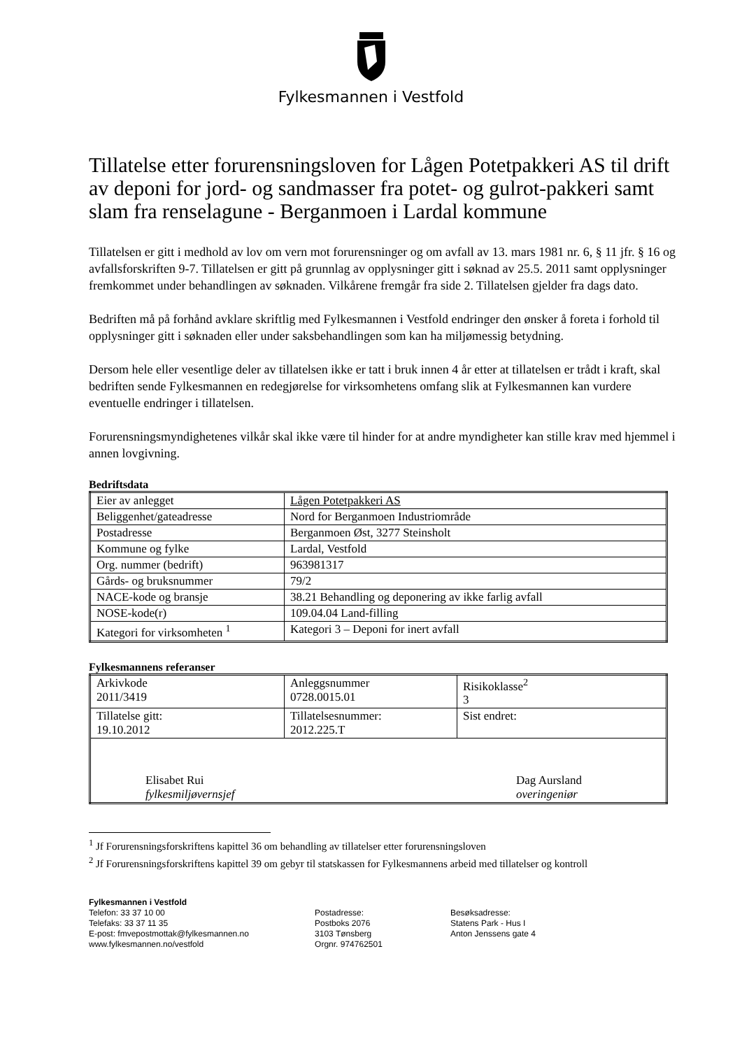Fylkesmannen i Vestfold
Tillatelse etter forurensningsloven for Lågen Potetpakkeri AS til drift av deponi for jord- og sandmasser fra potet- og gulrot-pakkeri samt slam fra renselagune - Berganmoen i Lardal kommune
Tillatelsen er gitt i medhold av lov om vern mot forurensninger og om avfall av 13. mars 1981 nr. 6, § 11 jfr. § 16 og avfallsforskriften 9-7. Tillatelsen er gitt på grunnlag av opplysninger gitt i søknad av 25.5. 2011 samt opplysninger fremkommet under behandlingen av søknaden. Vilkårene fremgår fra side 2. Tillatelsen gjelder fra dags dato.
Bedriften må på forhånd avklare skriftlig med Fylkesmannen i Vestfold endringer den ønsker å foreta i forhold til opplysninger gitt i søknaden eller under saksbehandlingen som kan ha miljømessig betydning.
Dersom hele eller vesentlige deler av tillatelsen ikke er tatt i bruk innen 4 år etter at tillatelsen er trådt i kraft, skal bedriften sende Fylkesmannen en redegjørelse for virksomhetens omfang slik at Fylkesmannen kan vurdere eventuelle endringer i tillatelsen.
Forurensningsmyndighetenes vilkår skal ikke være til hinder for at andre myndigheter kan stille krav med hjemmel i annen lovgivning.
Bedriftsdata
| Eier av anlegget | Lågen Potetpakkeri AS |
| Beliggenhet/gateadresse | Nord for Berganmoen Industriområde |
| Postadresse | Berganmoen Øst, 3277 Steinsholt |
| Kommune og fylke | Lardal, Vestfold |
| Org. nummer (bedrift) | 963981317 |
| Gårds- og bruksnummer | 79/2 |
| NACE-kode og bransje | 38.21 Behandling og deponering av ikke farlig avfall |
| NOSE-kode(r) | 109.04.04 Land-filling |
| Kategori for virksomheten <sup>1</sup> | Kategori 3 – Deponi for inert avfall |
Fylkesmannens referanser
| Arkivkode 2011/3419 | Anleggsnummer 0728.0015.01 | Risikoklasse<sup>2</sup> 3 |
| Tillatelse gitt: 19.10.2012 | Tillatelsesnummer: 2012.225.T | Sist endret: |
| Elisabet Rui fylkesmiljøvernsjef Dag Aursland overingeniør | | |
<sup>1</sup> Jf Forurensningsforskriftens kapittel 36 om behandling av tillatelser etter forurensningsloven
<sup>2</sup> Jf Forurensningsforskriftens kapittel 39 om gebyr til statskassen for Fylkesmannens arbeid med tillatelser og kontroll
Fylkesmannen i Vestfold
Telefon: 33 37 10 00
Telefaks: 33 37 11 35
E-post: fmvepostmottak@fylkesmannen.no
www.fylkesmannen.no/vestfold
Postadresse:
Postboks 2076
3103 Tønsberg
Orgnr. 974762501
Besøksadresse:
Statens Park - Hus I
Anton Jenssens gate 4